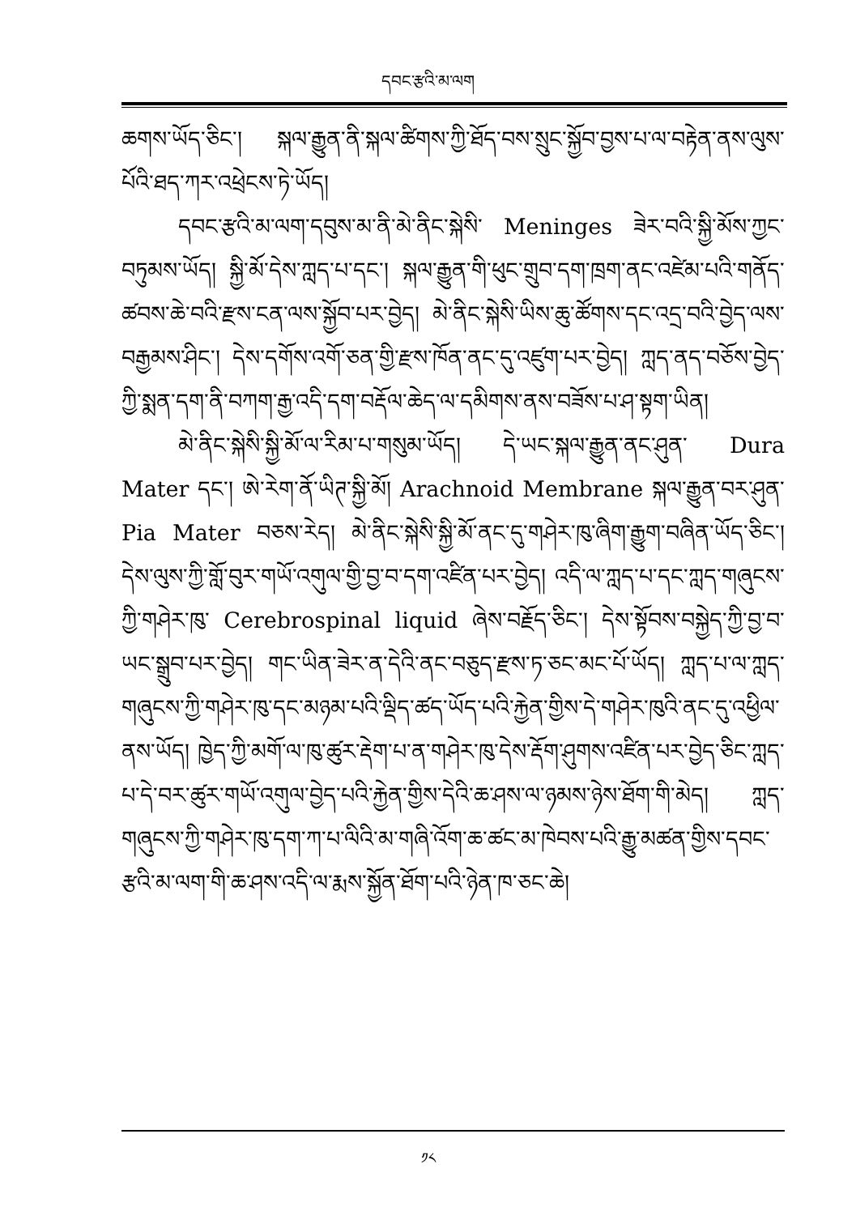དབང་རྩའི་མ་ལག
ཆགས་ཡོད་ཅིང་། སྐལ་རྒྱུན་ནི་སྐལ་ཚིགས་ཀྱི་ཐོད་བས་སྲུང་སྐྱོབ་བྱས་པ་ལ་བརྟེན་ནས་ལུས་པོའི་ཐད་ཀར་འཕྲེངས་ཏེ་ཡོད།
དབང་རྩའི་མ་ལག་དབུས་མ་ནི་མེ་ནིང་སྐེསི་ Meninges ཟེར་བའི་སྐྱི་མོས་ཀྱང་བཏུམས་ཡོད། སྐྱི་མོ་དེས་ཀླད་པ་དང་། སྐལ་རྒྱུན་གི་ཕུང་གྲུབ་དག་ཁྲག་ནང་འཛེམ་པའི་གནོད་ཚབས་ཆེ་བའི་རྫས་ངན་ལས་སྐྱོབ་པར་བྱེད། མེ་ནིང་སྐེསི་ཡིས་ཆུ་ཚོགས་དང་འདྲ་བའི་བྱེད་ལས་བརྒྱམས་ཤིང་། དེས་དགོས་འགོ་ཅན་གྱི་རྫས་ཁོན་ནང་དུ་འཛུག་པར་བྱེད། ཀླད་ནད་བཅོས་བྱེད་ཀྱི་སྨན་དག་ནི་བཀག་རྒྱ་འདི་དག་བརྡོལ་ཆེད་ལ་དམིགས་ནས་བཟོས་པ་ཤ་སྟག་ཡིན།
མེ་ནིང་སྐེསི་སྐྱི་མོ་ལ་རིམ་པ་གསུམ་ཡོད། དེ་ཡང་སྐལ་རྒྱུན་ནང་ཤུན་ Dura Mater དང་། ཨེ་རེག་ནོ་ཡིཊ་སྐྱི་མོ། Arachnoid Membrane སྐལ་རྒྱུན་བར་ཤུན་ Pia Mater བཅས་རེད། མེ་ནིང་སྐེསི་སྐྱི་མོ་ནང་དུ་གཤེར་ཁུ་ཞིག་རྒྱུག་བཞིན་ཡོད་ཅིང་། དེས་ལུས་ཀྱི་གློ་བུར་གཡོ་འགུལ་གྱི་བྱ་བ་དག་འཛིན་པར་བྱེད། འདི་ལ་ཀླད་པ་དང་ཀླད་གཞུངས་ཀྱི་གཤེར་ཁུ་ Cerebrospinal liquid ཞེས་བརྗོད་ཅིང་། དེས་སྟོབས་བསྐྱེད་ཀྱི་བྱ་བ་ཡང་སྒྲུབ་པར་བྱེད། གང་ཡིན་ཟེར་ན་དེའི་ནང་བཅུད་རྫས་ཏ་ཅང་མང་པོ་ཡོད། ཀླད་པ་ལ་ཀླད་གཞུངས་ཀྱི་གཤེར་ཁུ་དང་མཉམ་པའི་ལྡིད་ཚད་ཡོད་པའི་རྐྱེན་གྱིས་དེ་གཤེར་ཁུའི་ནང་དུ་འཕྱིལ་ནས་ཡོད། ཁྱེད་ཀྱི་མགོ་ལ་ཁུ་ཚུར་རྡེག་པ་ན་གཤེར་ཁུ་དེས་རྡོག་ཤུགས་འཛིན་པར་བྱེད་ཅིང་ཀླད་པ་དེ་བར་ཚུར་གཡོ་འགུལ་བྱེད་པའི་རྐྱེན་གྱིས་དེའི་ཆ་ཤས་ལ་ཉམས་ཉེས་ཐོག་གི་མེད། ཀླད་གཞུངས་ཀྱི་གཤེར་ཁུ་དག་ཀ་པ་ལིའི་མ་གཞི་འོག་ཆ་ཚང་མ་ཁེབས་པའི་རྒྱུ་མཚན་གྱིས་དབང་རྩའི་མ་ལག་གི་ཆ་ཤས་འདི་ལ་རྨས་སྐྱོན་ཐོག་པའི་ཉེན་ཁ་ཅང་ཆེ།
༡༨